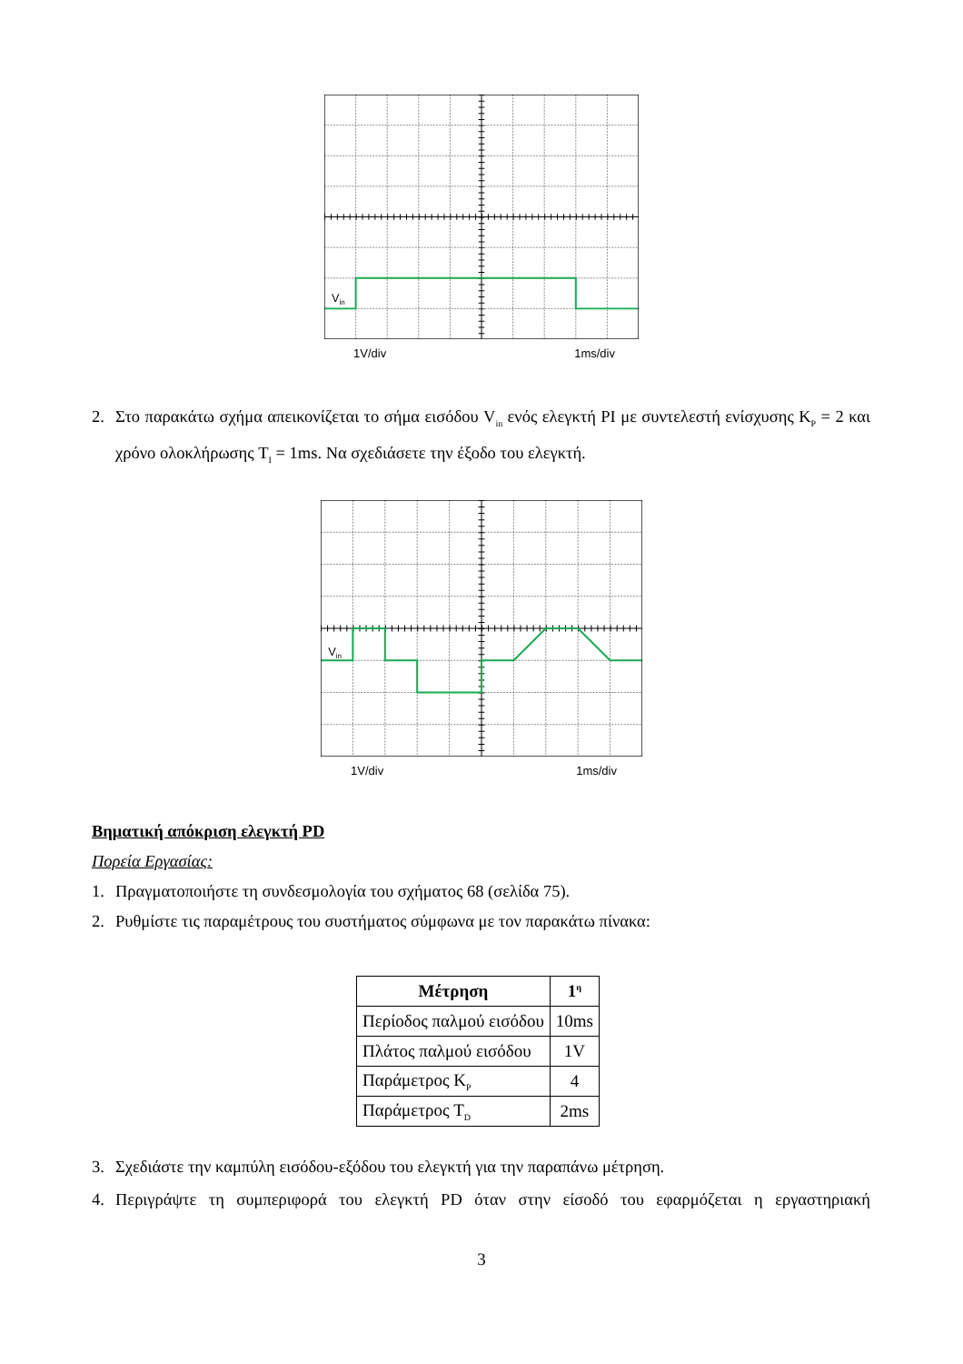Vin
1V/div 1ms/div
2. Στο παρακάτω σχήμα απεικονίζεται το σήμα εισόδου V<sub>in</sub> ενός ελεγκτή PI με συντελεστή ενίσχυσης K<sub>P</sub> = 2 και χρόνο ολοκλήρωσης T<sub>I</sub> = 1ms. Να σχεδιάσετε την έξοδο του ελεγκτή.
Vin
1V/div 1ms/div
Βηματική απόκριση ελεγκτή PD
Πορεία Εργασίας:
1. Πραγματοποιήστε τη συνδεσμολογία του σχήματος 68 (σελίδα 75).
2. Ρυθμίστε τις παραμέτρους του συστήματος σύμφωνα με τον παρακάτω πίνακα:
| Μέτρηση | 1<sup>η</sup> |
| --- | --- |
| Περίοδος παλμού εισόδου | 10ms |
| Πλάτος παλμού εισόδου | 1V |
| Παράμετρος K<sub>P</sub> | 4 |
| Παράμετρος T<sub>D</sub> | 2ms |
3. Σχεδιάστε την καμπύλη εισόδου-εξόδου του ελεγκτή για την παραπάνω μέτρηση.
4. Περιγράψτε τη συμπεριφορά του ελεγκτή PD όταν στην είσοδό του εφαρμόζεται η εργαστηριακή
3